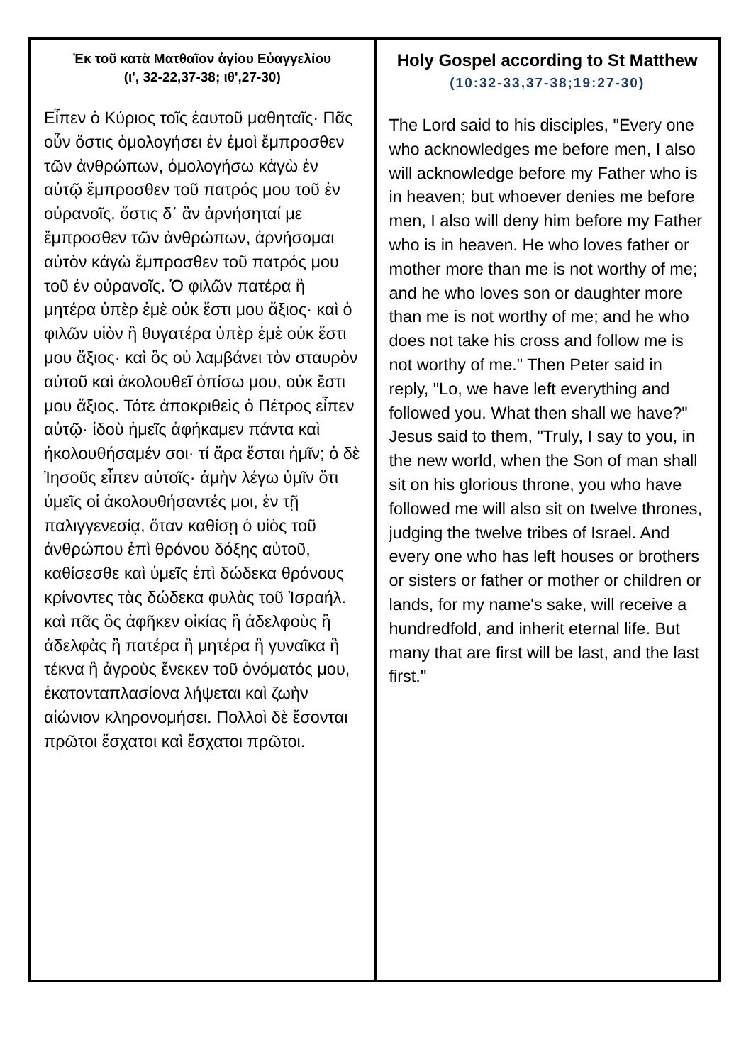| Ἐκ τοῦ κατὰ Ματθαῖον ἁγίου Εὐαγγελίου (ι', 32-22,37-38; ιθ',27-30) Εἶπεν ὁ Κύριος τοῖς ἑαυτοῦ μαθηταῖς· Πᾶς οὖν ὅστις ὁμολογήσει ἐν ἐμοὶ ἔμπροσθεν τῶν ἀνθρώπων, ὁμολογήσω κἀγὼ ἐν αὐτῷ ἔμπροσθεν τοῦ πατρός μου τοῦ ἐν οὐρανοῖς. ὅστις δ᾽ ἂν ἀρνήσηταί με ἔμπροσθεν τῶν ἀνθρώπων, ἀρνήσομαι αὐτὸν κἀγὼ ἔμπροσθεν τοῦ πατρός μου τοῦ ἐν οὐρανοῖς. Ὁ φιλῶν πατέρα ἢ μητέρα ὑπὲρ ἐμὲ οὐκ ἔστι μου ἄξιος· καὶ ὁ φιλῶν υἱὸν ἢ θυγατέρα ὑπὲρ ἐμὲ οὐκ ἔστι μου ἄξιος· καὶ ὃς οὐ λαμβάνει τὸν σταυρὸν αὐτοῦ καὶ ἀκολουθεῖ ὀπίσω μου, οὐκ ἔστι μου ἄξιος. Τότε ἀποκριθεὶς ὁ Πέτρος εἶπεν αὐτῷ· ἰδοὺ ἡμεῖς ἀφήκαμεν πάντα καὶ ἠκολουθήσαμέν σοι· τί ἄρα ἔσται ἡμῖν; ὁ δὲ Ἰησοῦς εἶπεν αὐτοῖς· ἀμὴν λέγω ὑμῖν ὅτι ὑμεῖς οἱ ἀκολουθήσαντές μοι, ἐν τῇ παλιγγενεσίᾳ, ὅταν καθίσῃ ὁ υἱὸς τοῦ ἀνθρώπου ἐπὶ θρόνου δόξης αὐτοῦ, καθίσεσθε καὶ ὑμεῖς ἐπὶ δώδεκα θρόνους κρίνοντες τὰς δώδεκα φυλὰς τοῦ Ἰσραήλ. καὶ πᾶς ὃς ἀφῆκεν οἰκίας ἢ ἀδελφοὺς ἢ ἀδελφὰς ἢ πατέρα ἢ μητέρα ἢ γυναῖκα ἢ τέκνα ἢ ἀγροὺς ἕνεκεν τοῦ ὀνόματός μου, ἑκατονταπλασίονα λήψεται καὶ ζωὴν αἰώνιον κληρονομήσει. Πολλοὶ δὲ ἔσονται πρῶτοι ἔσχατοι καὶ ἔσχατοι πρῶτοι. | Holy Gospel according to St Matthew (10:32-33,37-38;19:27-30) The Lord said to his disciples, "Every one who acknowledges me before men, I also will acknowledge before my Father who is in heaven; but whoever denies me before men, I also will deny him before my Father who is in heaven. He who loves father or mother more than me is not worthy of me; and he who loves son or daughter more than me is not worthy of me; and he who does not take his cross and follow me is not worthy of me." Then Peter said in reply, "Lo, we have left everything and followed you. What then shall we have?" Jesus said to them, "Truly, I say to you, in the new world, when the Son of man shall sit on his glorious throne, you who have followed me will also sit on twelve thrones, judging the twelve tribes of Israel. And every one who has left houses or brothers or sisters or father or mother or children or lands, for my name's sake, will receive a hundredfold, and inherit eternal life. But many that are first will be last, and the last first." |